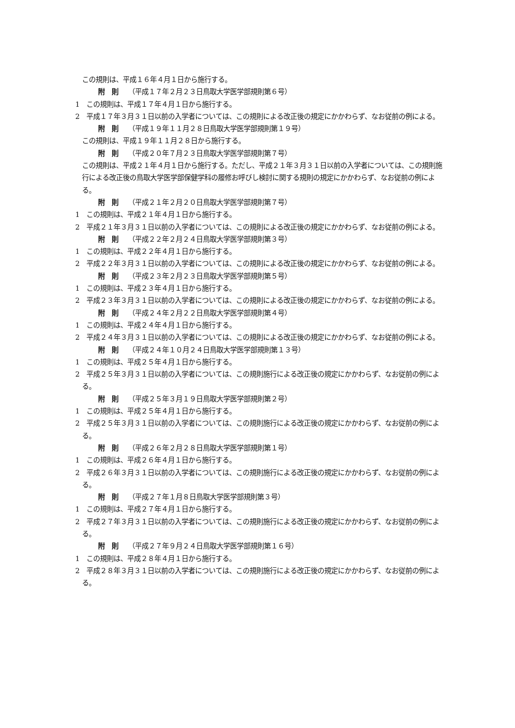この規則は、平成１６年４月１日から施行する。
附　則 （平成１７年２月２３日鳥取大学医学部規則第６号）
1　この規則は、平成１７年４月１日から施行する。
2　平成１７年３月３１日以前の入学者については、この規則による改正後の規定にかかわらず、なお従前の例による。
附　則 （平成１９年１１月２８日鳥取大学医学部規則第１９号）
この規則は、平成１９年１１月２８日から施行する。
附　則 （平成２０年７月２３日鳥取大学医学部規則第７号）
この規則は、平成２１年４月１日から施行する。ただし、平成２１年３月３１日以前の入学者については、この規則施行による改正後の鳥取大学医学部保健学科の履修お呼びし検討に関する規則の規定にかかわらず、なお従前の例による。
附　則 （平成２１年２月２０日鳥取大学医学部規則第７号）
1　この規則は、平成２１年４月１日から施行する。
2　平成２１年３月３１日以前の入学者については、この規則による改正後の規定にかかわらず、なお従前の例による。
附　則 （平成２２年２月２４日鳥取大学医学部規則第３号）
1　この規則は、平成２２年４月１日から施行する。
2　平成２２年３月３１日以前の入学者については、この規則による改正後の規定にかかわらず、なお従前の例による。
附　則 （平成２３年２月２３日鳥取大学医学部規則第５号）
1　この規則は、平成２３年４月１日から施行する。
2　平成２３年３月３１日以前の入学者については、この規則による改正後の規定にかかわらず、なお従前の例による。
附　則 （平成２４年２月２２日鳥取大学医学部規則第４号）
1　この規則は、平成２４年４月１日から施行する。
2　平成２４年３月３１日以前の入学者については、この規則による改正後の規定にかかわらず、なお従前の例による。
附　則 （平成２４年１０月２４日鳥取大学医学部規則第１３号）
1　この規則は、平成２５年４月１日から施行する。
2　平成２５年３月３１日以前の入学者については、この規則施行による改正後の規定にかかわらず、なお従前の例による。
附　則 （平成２５年３月１９日鳥取大学医学部規則第２号）
1　この規則は、平成２５年４月１日から施行する。
2　平成２５年３月３１日以前の入学者については、この規則施行による改正後の規定にかかわらず、なお従前の例による。
附　則 （平成２６年２月２８日鳥取大学医学部規則第１号）
1　この規則は、平成２６年４月１日から施行する。
2　平成２６年３月３１日以前の入学者については、この規則施行による改正後の規定にかかわらず、なお従前の例による。
附　則 （平成２７年１月８日鳥取大学医学部規則第３号）
1　この規則は、平成２７年４月１日から施行する。
2　平成２７年３月３１日以前の入学者については、この規則施行による改正後の規定にかかわらず、なお従前の例による。
附　則 （平成２７年９月２４日鳥取大学医学部規則第１６号）
1　この規則は、平成２８年４月１日から施行する。
2　平成２８年３月３１日以前の入学者については、この規則施行による改正後の規定にかかわらず、なお従前の例による。